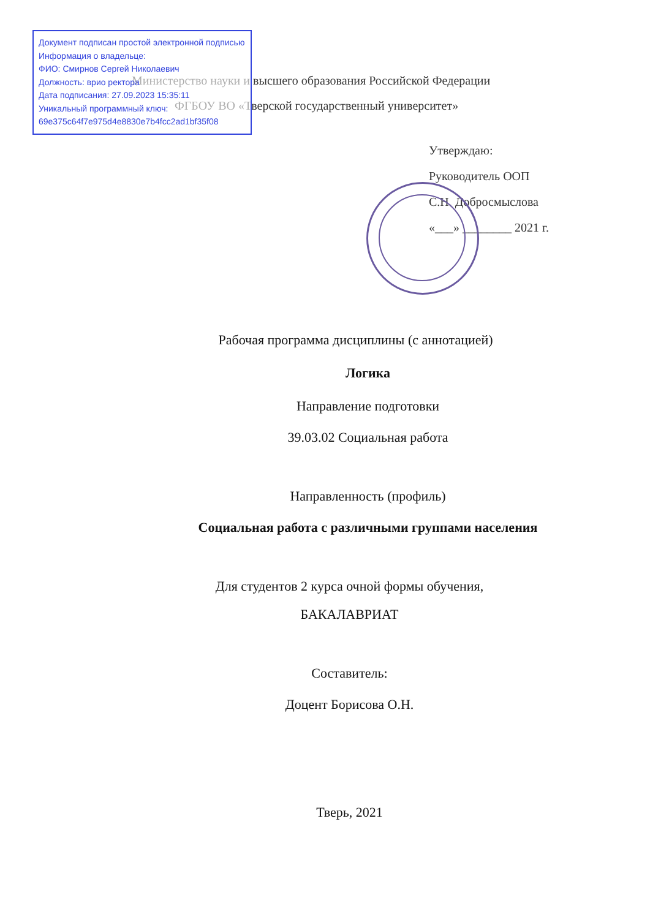Документ подписан простой электронной подписью
Информация о владельце:
ФИО: Смирнов Сергей Николаевич
Должность: врио ректора
Дата подписания: 27.09.2023 15:35:11
Уникальный программный ключ:
69e375c64f7e975d4e8830e7b4fcc2ad1bf35f08
Министерство науки и высшего образования Российской Федерации
ФГБОУ ВО «Тверской государственный университет»
Утверждаю:
Руководитель ООП
С.Н. Добросмыслова
«___» ________ 2021 г.
Рабочая программа дисциплины (с аннотацией)
Логика
Направление подготовки
39.03.02 Социальная работа
Направленность (профиль)
Социальная работа с различными группами населения
Для студентов 2 курса очной формы обучения,
БАКАЛАВРИАТ
Составитель:
Доцент Борисова О.Н.
Тверь, 2021